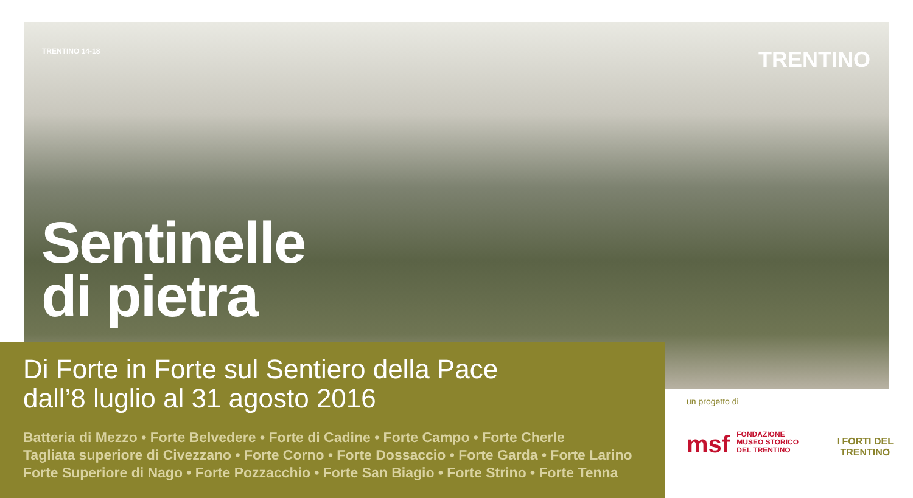TRENTINO 14-18 TRENTINO
Sentinelle
di pietra
Di Forte in Forte sul Sentiero della Pace
dall’8 luglio al 31 agosto 2016
Batteria di Mezzo • Forte Belvedere • Forte di Cadine • Forte Campo • Forte Cherle
Tagliata superiore di Civezzano • Forte Corno • Forte Dossaccio • Forte Garda • Forte Larino
Forte Superiore di Nago • Forte Pozzacchio • Forte San Biagio • Forte Strino • Forte Tenna
un progetto di
msf FONDAZIONE
MUSEO STORICO
DEL TRENTINO
I FORTI DEL
TRENTINO